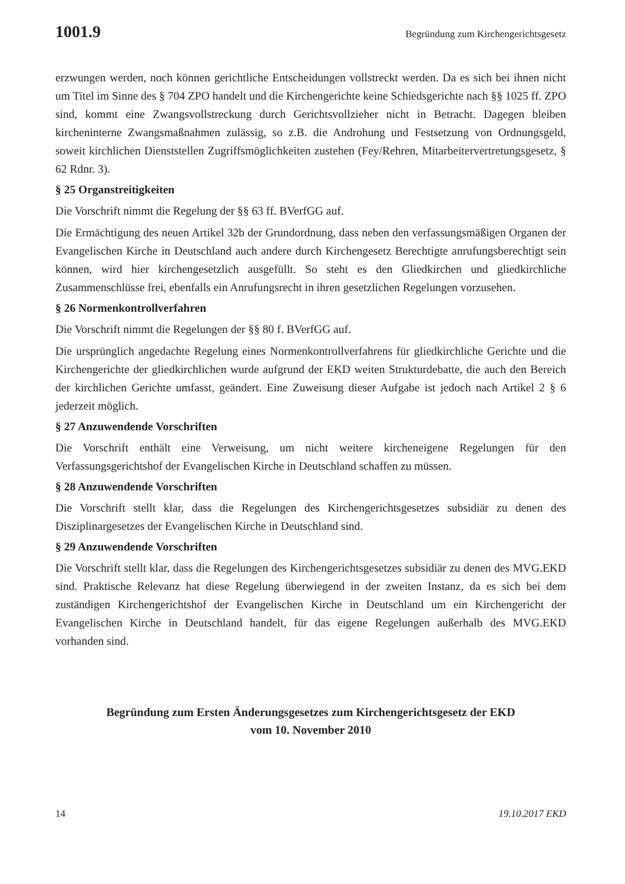1001.9 Begründung zum Kirchengerichtsgesetz
erzwungen werden, noch können gerichtliche Entscheidungen vollstreckt werden. Da es sich bei ihnen nicht um Titel im Sinne des § 704 ZPO handelt und die Kirchengerichte keine Schiedsgerichte nach §§ 1025 ff. ZPO sind, kommt eine Zwangsvollstreckung durch Gerichtsvollzieher nicht in Betracht. Dagegen bleiben kircheninterne Zwangsmaßnahmen zulässig, so z.B. die Androhung und Festsetzung von Ordnungsgeld, soweit kirchlichen Dienststellen Zugriffsmöglichkeiten zustehen (Fey/Rehren, Mitarbeitervertretungsgesetz, § 62 Rdnr. 3).
§ 25 Organstreitigkeiten
Die Vorschrift nimmt die Regelung der §§ 63 ff. BVerfGG auf.
Die Ermächtigung des neuen Artikel 32b der Grundordnung, dass neben den verfassungsmäßigen Organen der Evangelischen Kirche in Deutschland auch andere durch Kirchengesetz Berechtigte anrufungsberechtigt sein können, wird hier kirchengesetzlich ausgefüllt. So steht es den Gliedkirchen und gliedkirchliche Zusammenschlüsse frei, ebenfalls ein Anrufungsrecht in ihren gesetzlichen Regelungen vorzusehen.
§ 26 Normenkontrollverfahren
Die Vorschrift nimmt die Regelungen der §§ 80 f. BVerfGG auf.
Die ursprünglich angedachte Regelung eines Normenkontrollverfahrens für gliedkirchliche Gerichte und die Kirchengerichte der gliedkirchlichen wurde aufgrund der EKD weiten Strukturdebatte, die auch den Bereich der kirchlichen Gerichte umfasst, geändert. Eine Zuweisung dieser Aufgabe ist jedoch nach Artikel 2 § 6 jederzeit möglich.
§ 27 Anzuwendende Vorschriften
Die Vorschrift enthält eine Verweisung, um nicht weitere kircheneigene Regelungen für den Verfassungsgerichtshof der Evangelischen Kirche in Deutschland schaffen zu müssen.
§ 28 Anzuwendende Vorschriften
Die Vorschrift stellt klar, dass die Regelungen des Kirchengerichtsgesetzes subsidiär zu denen des Disziplinargesetzes der Evangelischen Kirche in Deutschland sind.
§ 29 Anzuwendende Vorschriften
Die Vorschrift stellt klar, dass die Regelungen des Kirchengerichtsgesetzes subsidiär zu denen des MVG.EKD sind. Praktische Relevanz hat diese Regelung überwiegend in der zweiten Instanz, da es sich bei dem zuständigen Kirchengerichtshof der Evangelischen Kirche in Deutschland um ein Kirchengericht der Evangelischen Kirche in Deutschland handelt, für das eigene Regelungen außerhalb des MVG.EKD vorhanden sind.
Begründung zum Ersten Änderungsgesetzes zum Kirchengerichtsgesetz der EKD
vom 10. November 2010
14 19.10.2017 EKD